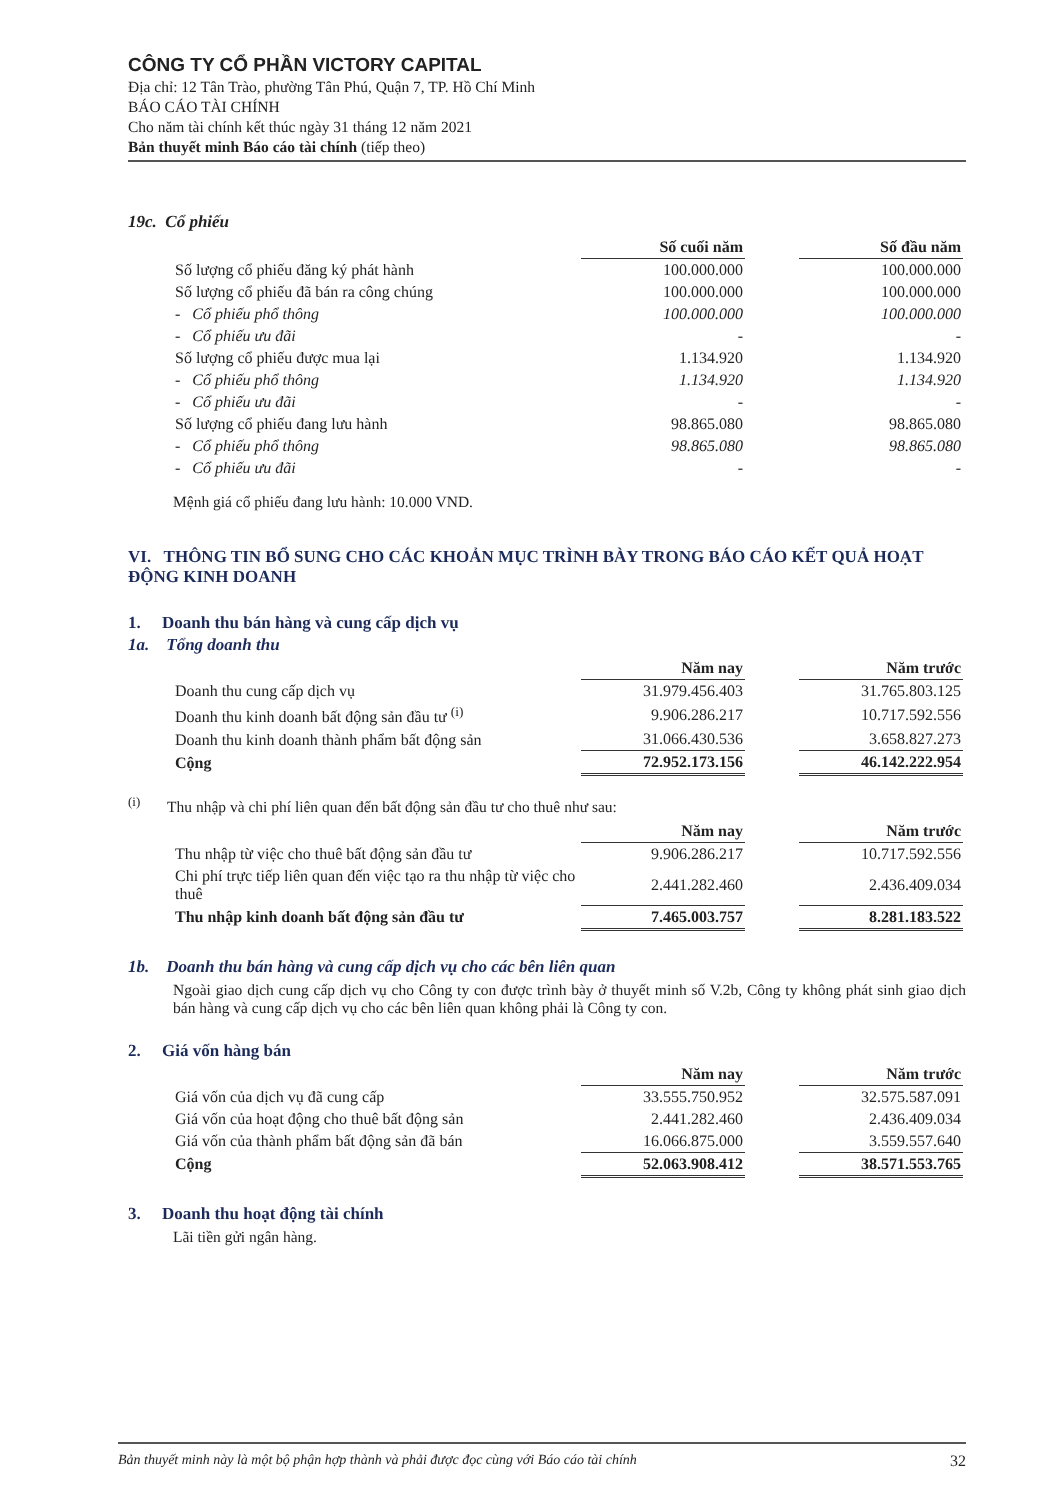CÔNG TY CỔ PHẦN VICTORY CAPITAL
Địa chỉ: 12 Tân Trào, phường Tân Phú, Quận 7, TP. Hồ Chí Minh
BÁO CÁO TÀI CHÍNH
Cho năm tài chính kết thúc ngày 31 tháng 12 năm 2021
Bản thuyết minh Báo cáo tài chính (tiếp theo)
19c. Cổ phiếu
| | Số cuối năm | | Số đầu năm |
| Số lượng cổ phiếu đăng ký phát hành | 100.000.000 | | 100.000.000 |
| Số lượng cổ phiếu đã bán ra công chúng | 100.000.000 | | 100.000.000 |
| - Cổ phiếu phổ thông | 100.000.000 | | 100.000.000 |
| - Cổ phiếu ưu đãi | - | | - |
| Số lượng cổ phiếu được mua lại | 1.134.920 | | 1.134.920 |
| - Cổ phiếu phổ thông | 1.134.920 | | 1.134.920 |
| - Cổ phiếu ưu đãi | - | | - |
| Số lượng cổ phiếu đang lưu hành | 98.865.080 | | 98.865.080 |
| - Cổ phiếu phổ thông | 98.865.080 | | 98.865.080 |
| - Cổ phiếu ưu đãi | - | | - |
Mệnh giá cổ phiếu đang lưu hành: 10.000 VND.
VI. THÔNG TIN BỔ SUNG CHO CÁC KHOẢN MỤC TRÌNH BÀY TRONG BÁO CÁO KẾT QUẢ HOẠT ĐỘNG KINH DOANH
1. Doanh thu bán hàng và cung cấp dịch vụ
1a. Tổng doanh thu
| | Năm nay | | Năm trước |
| Doanh thu cung cấp dịch vụ | 31.979.456.403 | | 31.765.803.125 |
| Doanh thu kinh doanh bất động sản đầu tư <sup>(i)</sup> | 9.906.286.217 | | 10.717.592.556 |
| Doanh thu kinh doanh thành phẩm bất động sản | 31.066.430.536 | | 3.658.827.273 |
| Cộng | 72.952.173.156 | | 46.142.222.954 |
<sup>(i)</sup> Thu nhập và chi phí liên quan đến bất động sản đầu tư cho thuê như sau:
| | Năm nay | | Năm trước |
| Thu nhập từ việc cho thuê bất động sản đầu tư | 9.906.286.217 | | 10.717.592.556 |
| Chi phí trực tiếp liên quan đến việc tạo ra thu nhập từ việc cho thuê | 2.441.282.460 | | 2.436.409.034 |
| Thu nhập kinh doanh bất động sản đầu tư | 7.465.003.757 | | 8.281.183.522 |
1b. Doanh thu bán hàng và cung cấp dịch vụ cho các bên liên quan
Ngoài giao dịch cung cấp dịch vụ cho Công ty con được trình bày ở thuyết minh số V.2b, Công ty không phát sinh giao dịch bán hàng và cung cấp dịch vụ cho các bên liên quan không phải là Công ty con.
2. Giá vốn hàng bán
| | Năm nay | | Năm trước |
| Giá vốn của dịch vụ đã cung cấp | 33.555.750.952 | | 32.575.587.091 |
| Giá vốn của hoạt động cho thuê bất động sản | 2.441.282.460 | | 2.436.409.034 |
| Giá vốn của thành phẩm bất động sản đã bán | 16.066.875.000 | | 3.559.557.640 |
| Cộng | 52.063.908.412 | | 38.571.553.765 |
3. Doanh thu hoạt động tài chính
Lãi tiền gửi ngân hàng.
Bản thuyết minh này là một bộ phận hợp thành và phải được đọc cùng với Báo cáo tài chính 32